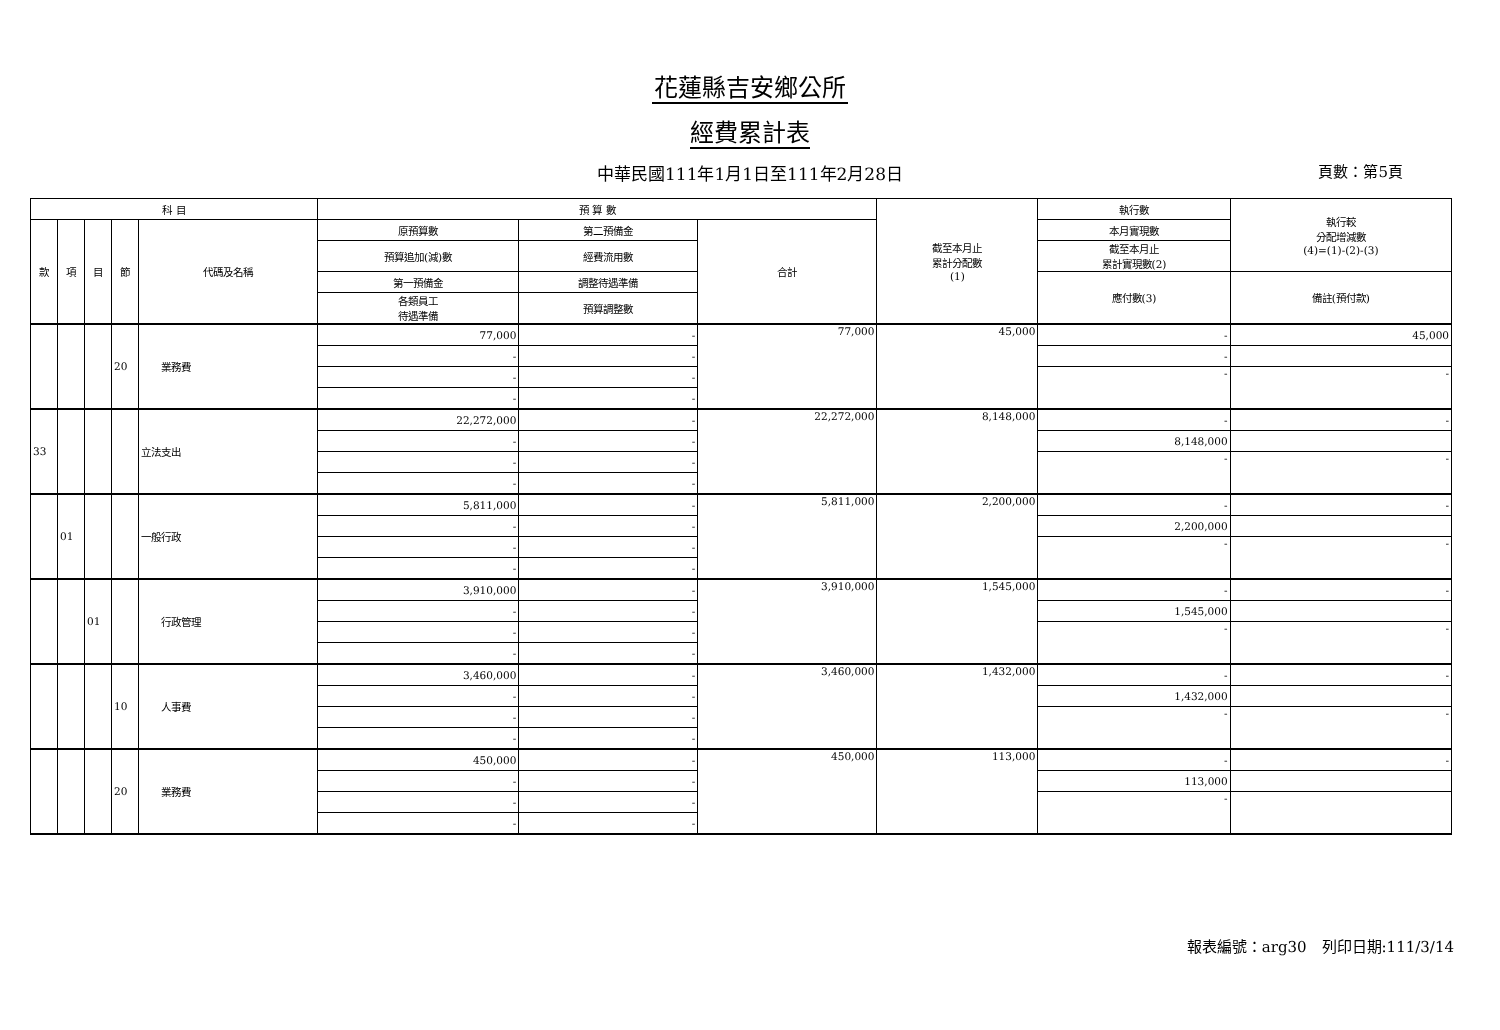花蓮縣吉安鄉公所
經費累計表
中華民國111年1月1日至111年2月28日
頁數：第5頁
| 科 目 | | | | | 預 算 數 | | | 截至本月止 累計分配數 (1) | 執行數 | 執行較 分配增減數 (4)=(1)-(2)-(3) |
| --- | --- | --- | --- | --- | --- | --- | --- | --- | --- | --- |
| 款 | 項 | 目 | 節 | 代碼及名稱 | 原預算數 | 第二預備金 | 合計 | | 本月實現數 | |
| | | | | | 預算追加(減)數 | 經費流用數 | | | 截至本月止 累計實現數(2) | |
| | | | | | 第一預備金 | 調整待遇準備 | | | 應付數(3) | 備註(預付款) |
| | | | | | 各類員工 待遇準備 | 預算調整數 | | | | |
| | | | 20 | 業務費 | 77,000 | - | 77,000 | 45,000 | - | 45,000 |
| | | | | | - | - | | | - | |
| | | | | | - | - | | | - | - |
| | | | | | - | - | | | | |
| 33 | | | | 立法支出 | 22,272,000 | - | 22,272,000 | 8,148,000 | - | - |
| | | | | | - | - | | | 8,148,000 | |
| | | | | | - | - | | | - | - |
| | | | | | - | - | | | | |
| | 01 | | | 一般行政 | 5,811,000 | - | 5,811,000 | 2,200,000 | - | - |
| | | | | | - | - | | | 2,200,000 | |
| | | | | | - | - | | | - | - |
| | | | | | - | - | | | | |
| | | 01 | | 行政管理 | 3,910,000 | - | 3,910,000 | 1,545,000 | - | - |
| | | | | | - | - | | | 1,545,000 | |
| | | | | | - | - | | | - | - |
| | | | | | - | - | | | | |
| | | | 10 | 人事費 | 3,460,000 | - | 3,460,000 | 1,432,000 | - | - |
| | | | | | - | - | | | 1,432,000 | |
| | | | | | - | - | | | - | - |
| | | | | | - | - | | | | |
| | | | 20 | 業務費 | 450,000 | - | 450,000 | 113,000 | - | - |
| | | | | | - | - | | | 113,000 | |
| | | | | | - | - | | | - | |
| | | | | | - | - | | | | |
報表編號：arg30　列印日期:111/3/14